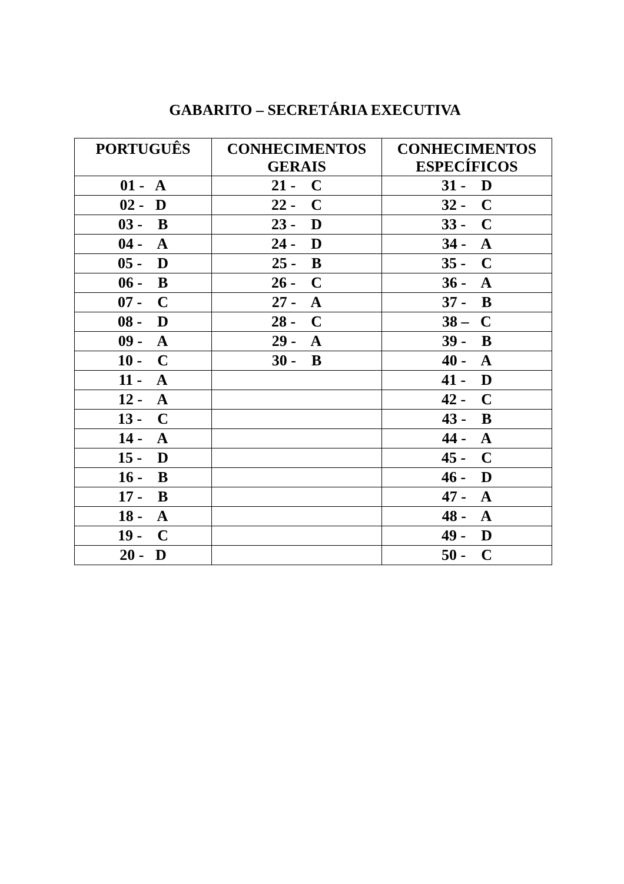GABARITO – SECRETÁRIA EXECUTIVA
| PORTUGUÊS | CONHECIMENTOS GERAIS | CONHECIMENTOS ESPECÍFICOS |
| --- | --- | --- |
| 01 - A | 21 - C | 31 - D |
| 02 - D | 22 - C | 32 - C |
| 03 - B | 23 - D | 33 - C |
| 04 - A | 24 - D | 34 - A |
| 05 - D | 25 - B | 35 - C |
| 06 - B | 26 - C | 36 - A |
| 07 - C | 27 - A | 37 - B |
| 08 - D | 28 - C | 38 – C |
| 09 - A | 29 - A | 39 - B |
| 10 - C | 30 - B | 40 - A |
| 11 - A | | 41 - D |
| 12 - A | | 42 - C |
| 13 - C | | 43 - B |
| 14 - A | | 44 - A |
| 15 - D | | 45 - C |
| 16 - B | | 46 - D |
| 17 - B | | 47 - A |
| 18 - A | | 48 - A |
| 19 - C | | 49 - D |
| 20 - D | | 50 - C |